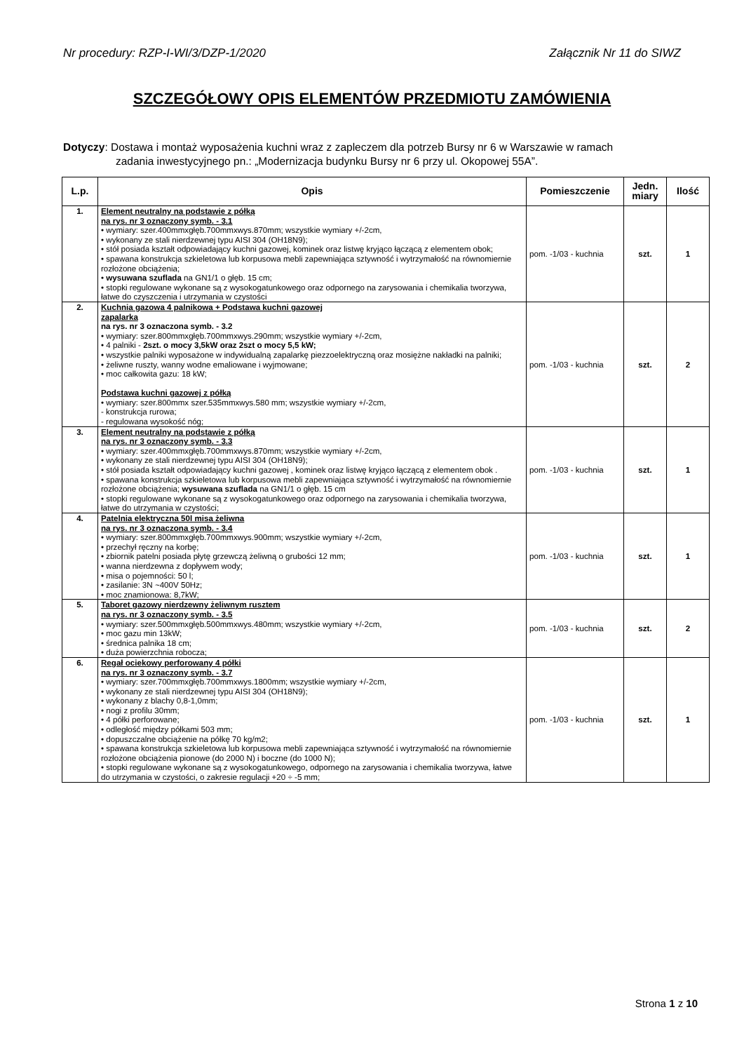Nr procedury: RZP-I-WI/3/DZP-1/2020 Załącznik Nr 11 do SIWZ
SZCZEGÓŁOWY OPIS ELEMENTÓW PRZEDMIOTU ZAMÓWIENIA
Dotyczy: Dostawa i montaż wyposażenia kuchni wraz z zapleczem dla potrzeb Bursy nr 6 w Warszawie w ramach
zadania inwestycyjnego pn.: „Modernizacja budynku Bursy nr 6 przy ul. Okopowej 55A”.
| L.p. | Opis | Pomieszczenie | Jedn. miary | Ilość |
| --- | --- | --- | --- | --- |
| 1. | Element neutralny na podstawie z półką na rys. nr 3 oznaczony symb. - 3.1 • wymiary: szer.400mmxgłęb.700mmxwys.870mm; wszystkie wymiary +/-2cm, • wykonany ze stali nierdzewnej typu AISI 304 (OH18N9); • stół posiada kształt odpowiadający kuchni gazowej, kominek oraz listwę kryjąco łączącą z elementem obok; • spawana konstrukcja szkieletowa lub korpusowa mebli zapewniająca sztywność i wytrzymałość na równomiernie rozłożone obciążenia; • wysuwana szuflada na GN1/1 o głęb. 15 cm; • stopki regulowane wykonane są z wysokogatunkowego oraz odpornego na zarysowania i chemikalia tworzywa, łatwe do czyszczenia i utrzymania w czystości | pom. -1/03 - kuchnia | szt. | 1 |
| 2. | Kuchnia gazowa 4 palnikowa + Podstawa kuchni gazowej zapalarka na rys. nr 3 oznaczona symb. - 3.2 • wymiary: szer.800mmxgłęb.700mmxwys.290mm; wszystkie wymiary +/-2cm, • 4 palniki - 2szt. o mocy 3,5kW oraz 2szt o mocy 5,5 kW; • wszystkie palniki wyposażone w indywidualną zapalarkę piezzoelektryczną oraz mosiężne nakładki na palniki; • żeliwne ruszty, wanny wodne emaliowane i wyjmowane; • moc całkowita gazu: 18 kW; Podstawa kuchni gazowej z półką • wymiary: szer.800mmx szer.535mmxwys.580 mm; wszystkie wymiary +/-2cm, - konstrukcja rurowa; - regulowana wysokość nóg; | pom. -1/03 - kuchnia | szt. | 2 |
| 3. | Element neutralny na podstawie z półką na rys. nr 3 oznaczony symb. - 3.3 • wymiary: szer.400mmxgłęb.700mmxwys.870mm; wszystkie wymiary +/-2cm, • wykonany ze stali nierdzewnej typu AISI 304 (OH18N9); • stół posiada kształt odpowiadający kuchni gazowej , kominek oraz listwę kryjąco łączącą z elementem obok . • spawana konstrukcja szkieletowa lub korpusowa mebli zapewniająca sztywność i wytrzymałość na równomiernie rozłożone obciążenia; wysuwana szuflada na GN1/1 o głęb. 15 cm • stopki regulowane wykonane są z wysokogatunkowego oraz odpornego na zarysowania i chemikalia tworzywa, łatwe do utrzymania w czystości; | pom. -1/03 - kuchnia | szt. | 1 |
| 4. | Patelnia elektryczna 50l misa żeliwna na rys. nr 3 oznaczona symb. - 3.4 • wymiary: szer.800mmxgłęb.700mmxwys.900mm; wszystkie wymiary +/-2cm, • przechył ręczny na korbę; • zbiornik patelni posiada płytę grzewczą żeliwną o grubości 12 mm; • wanna nierdzewna z dopływem wody; • misa o pojemności: 50 l; • zasilanie: 3N ~400V 50Hz; • moc znamionowa: 8,7kW; | pom. -1/03 - kuchnia | szt. | 1 |
| 5. | Taboret gazowy nierdzewny żeliwnym rusztem na rys. nr 3 oznaczony symb. - 3.5 • wymiary: szer.500mmxgłęb.500mmxwys.480mm; wszystkie wymiary +/-2cm, • moc gazu min 13kW; • średnica palnika 18 cm; • duża powierzchnia robocza; | pom. -1/03 - kuchnia | szt. | 2 |
| 6. | Regał ociekowy perforowany 4 półki na rys. nr 3 oznaczony symb. - 3.7 • wymiary: szer.700mmxgłęb.700mmxwys.1800mm; wszystkie wymiary +/-2cm, • wykonany ze stali nierdzewnej typu AISI 304 (OH18N9); • wykonany z blachy 0,8-1,0mm; • nogi z profilu 30mm; • 4 półki perforowane; • odległość między półkami 503 mm; • dopuszczalne obciążenie na półkę 70 kg/m2; • spawana konstrukcja szkieletowa lub korpusowa mebli zapewniająca sztywność i wytrzymałość na równomiernie rozłożone obciążenia pionowe (do 2000 N) i boczne (do 1000 N); • stopki regulowane wykonane są z wysokogatunkowego, odpornego na zarysowania i chemikalia tworzywa, łatwe do utrzymania w czystości, o zakresie regulacji +20 ÷ -5 mm; | pom. -1/03 - kuchnia | szt. | 1 |
Strona 1 z 10